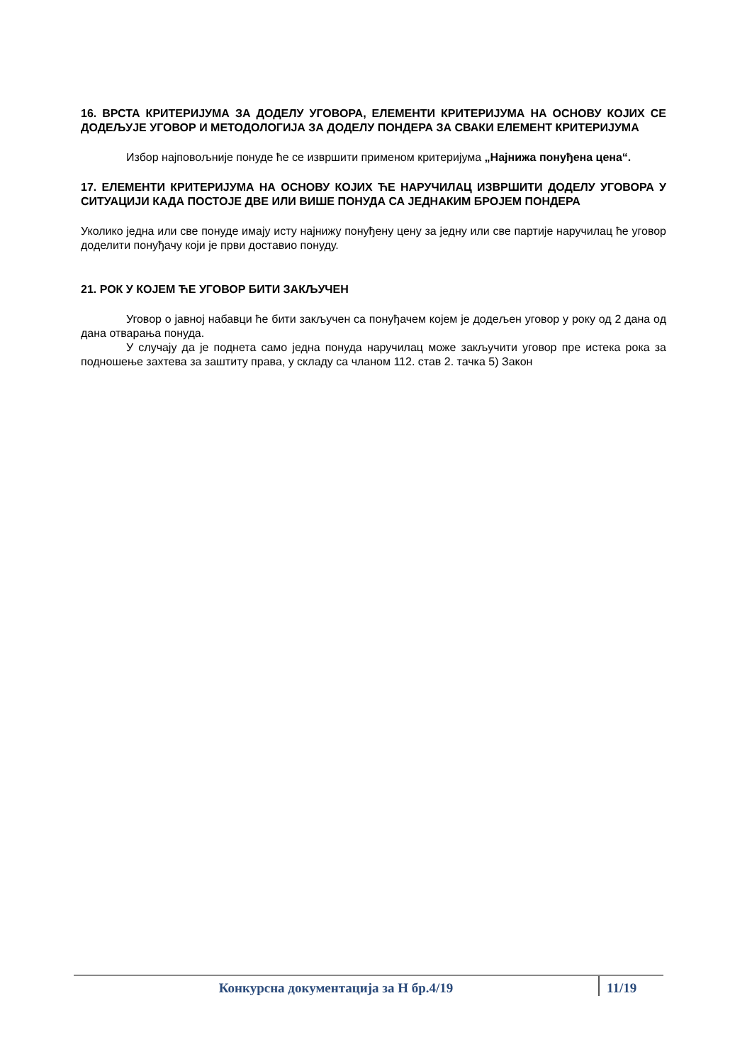16. ВРСТА КРИТЕРИЈУМА ЗА ДОДЕЛУ УГОВОРА, ЕЛЕМЕНТИ КРИТЕРИЈУМА НА ОСНОВУ КОЈИХ СЕ ДОДЕЉУЈЕ УГОВОР И МЕТОДОЛОГИЈА ЗА ДОДЕЛУ ПОНДЕРА ЗА СВАКИ ЕЛЕМЕНТ КРИТЕРИЈУМА
Избор најповољније понуде ће се извршити применом критеријума „Најнижа понуђена цена“.
17. ЕЛЕМЕНТИ КРИТЕРИЈУМА НА ОСНОВУ КОЈИХ ЋЕ НАРУЧИЛАЦ ИЗВРШИТИ ДОДЕЛУ УГОВОРА У СИТУАЦИЈИ КАДА ПОСТОЈЕ ДВЕ ИЛИ ВИШЕ ПОНУДА СА ЈЕДНАКИМ БРОЈЕМ ПОНДЕРА
Уколико једна или све понуде имају исту најнижу понуђену цену за једну или све партије наручилац ће уговор доделити понуђачу који је први доставио понуду.
21. РОК У КОЈЕМ ЋЕ УГОВОР БИТИ ЗАКЉУЧЕН
Уговор о јавној набавци ће бити закључен са понуђачем којем је додељен уговор у року од 2 дана од дана отварања понуда.
У случају да је поднета само једна понуда наручилац може закључити уговор пре истека рока за подношење захтева за заштиту права, у складу са чланом 112. став 2. тачка 5) Закон
Конкурсна документација за Н бр.4/19
11/19